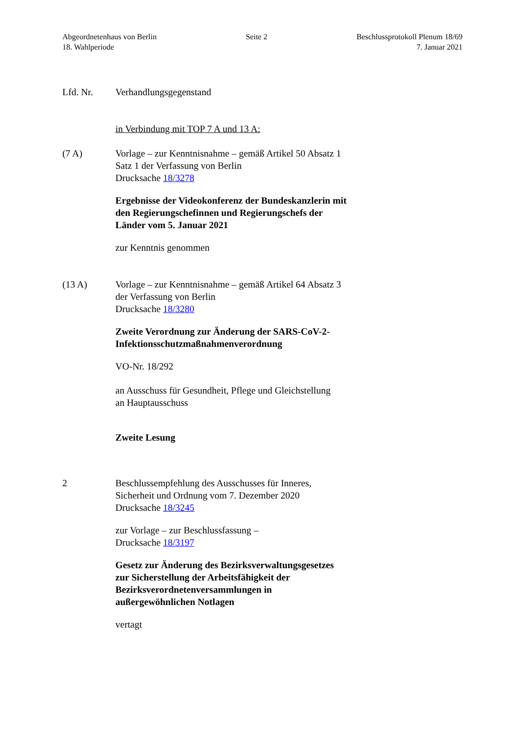Abgeordnetenhaus von Berlin
18. Wahlperiode
Seite 2 Beschlussprotokoll Plenum 18/69
7. Januar 2021
Lfd. Nr. Verhandlungsgegenstand
in Verbindung mit TOP 7 A und 13 A:
(7 A) Vorlage – zur Kenntnisnahme – gemäß Artikel 50 Absatz 1
Satz 1 der Verfassung von Berlin
Drucksache 18/3278
Ergebnisse der Videokonferenz der Bundeskanzlerin mit
den Regierungschefinnen und Regierungschefs der
Länder vom 5. Januar 2021
zur Kenntnis genommen
(13 A) Vorlage – zur Kenntnisnahme – gemäß Artikel 64 Absatz 3
der Verfassung von Berlin
Drucksache 18/3280
Zweite Verordnung zur Änderung der SARS-CoV-2-
Infektionsschutzmaßnahmenverordnung
VO-Nr. 18/292
an Ausschuss für Gesundheit, Pflege und Gleichstellung
an Hauptausschuss
Zweite Lesung
2 Beschlussempfehlung des Ausschusses für Inneres,
Sicherheit und Ordnung vom 7. Dezember 2020
Drucksache 18/3245
zur Vorlage – zur Beschlussfassung –
Drucksache 18/3197
Gesetz zur Änderung des Bezirksverwaltungsgesetzes
zur Sicherstellung der Arbeitsfähigkeit der
Bezirksverordnetenversammlungen in
außergewöhnlichen Notlagen
vertagt